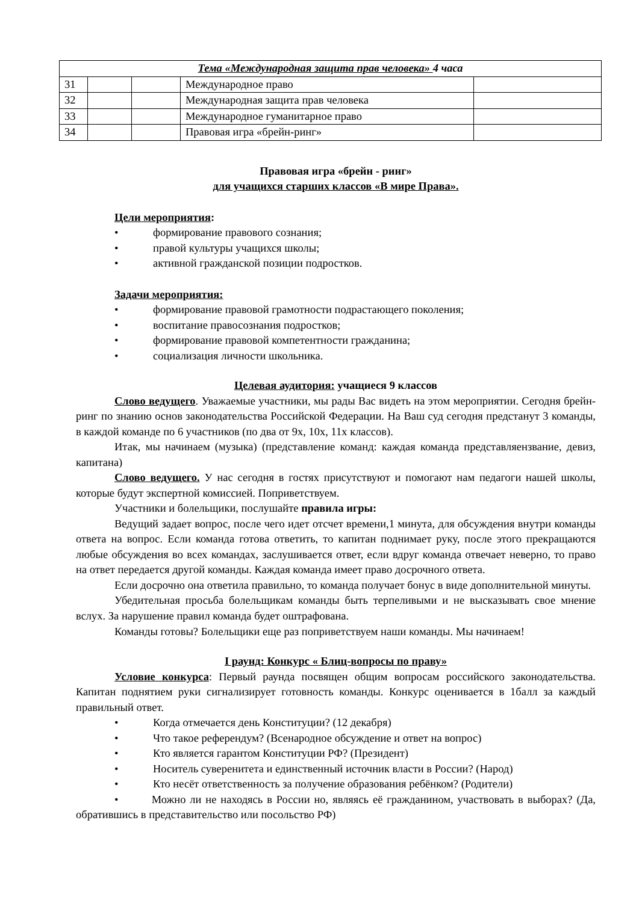| Тема «Международная защита прав человека» 4 часа | | | | |
| --- | --- | --- | --- | --- |
| 31 | | | Международное право | |
| 32 | | | Международная защита прав человека | |
| 33 | | | Международное гуманитарное право | |
| 34 | | | Правовая игра «брейн-ринг» | |
Правовая игра «брейн - ринг»
для учащихся старших классов «В мире Права».
Цели мероприятия:
• формирование правового сознания;
• правой культуры учащихся школы;
• активной гражданской позиции подростков.
Задачи мероприятия:
• формирование правовой грамотности подрастающего поколения;
• воспитание правосознания подростков;
• формирование правовой компетентности гражданина;
• социализация личности школьника.
Целевая аудитория: учащиеся 9 классов
Слово ведущего. Уважаемые участники, мы рады Вас видеть на этом мероприятии. Сегодня брейн-ринг по знанию основ законодательства Российской Федерации. На Ваш суд сегодня предстанут 3 команды, в каждой команде по 6 участников (по два от 9х, 10х, 11х классов).
Итак, мы начинаем (музыка) (представление команд: каждая команда представляензвание, девиз, капитана)
Слово ведущего. У нас сегодня в гостях присутствуют и помогают нам педагоги нашей школы, которые будут экспертной комиссией. Поприветствуем.
Участники и болельщики, послушайте правила игры:
Ведущий задает вопрос, после чего идет отсчет времени,1 минута, для обсуждения внутри команды ответа на вопрос. Если команда готова ответить, то капитан поднимает руку, после этого прекращаются любые обсуждения во всех командах, заслушивается ответ, если вдруг команда отвечает неверно, то право на ответ передается другой команды. Каждая команда имеет право досрочного ответа.
Если досрочно она ответила правильно, то команда получает бонус в виде дополнительной минуты.
Убедительная просьба болельщикам команды быть терпеливыми и не высказывать свое мнение вслух. За нарушение правил команда будет оштрафована.
Команды готовы? Болельщики еще раз поприветствуем наши команды. Мы начинаем!
I раунд: Конкурс « Блиц-вопросы по праву»
Условие конкурса: Первый раунда посвящен общим вопросам российского законодательства. Капитан поднятием руки сигнализирует готовность команды. Конкурс оценивается в 1балл за каждый правильный ответ.
• Когда отмечается день Конституции? (12 декабря)
• Что такое референдум? (Всенародное обсуждение и ответ на вопрос)
• Кто является гарантом Конституции РФ? (Президент)
• Носитель суверенитета и единственный источник власти в России? (Народ)
• Кто несёт ответственность за получение образования ребёнком? (Родители)
• Можно ли не находясь в России но, являясь её гражданином, участвовать в выборах? (Да, обратившись в представительство или посольство РФ)